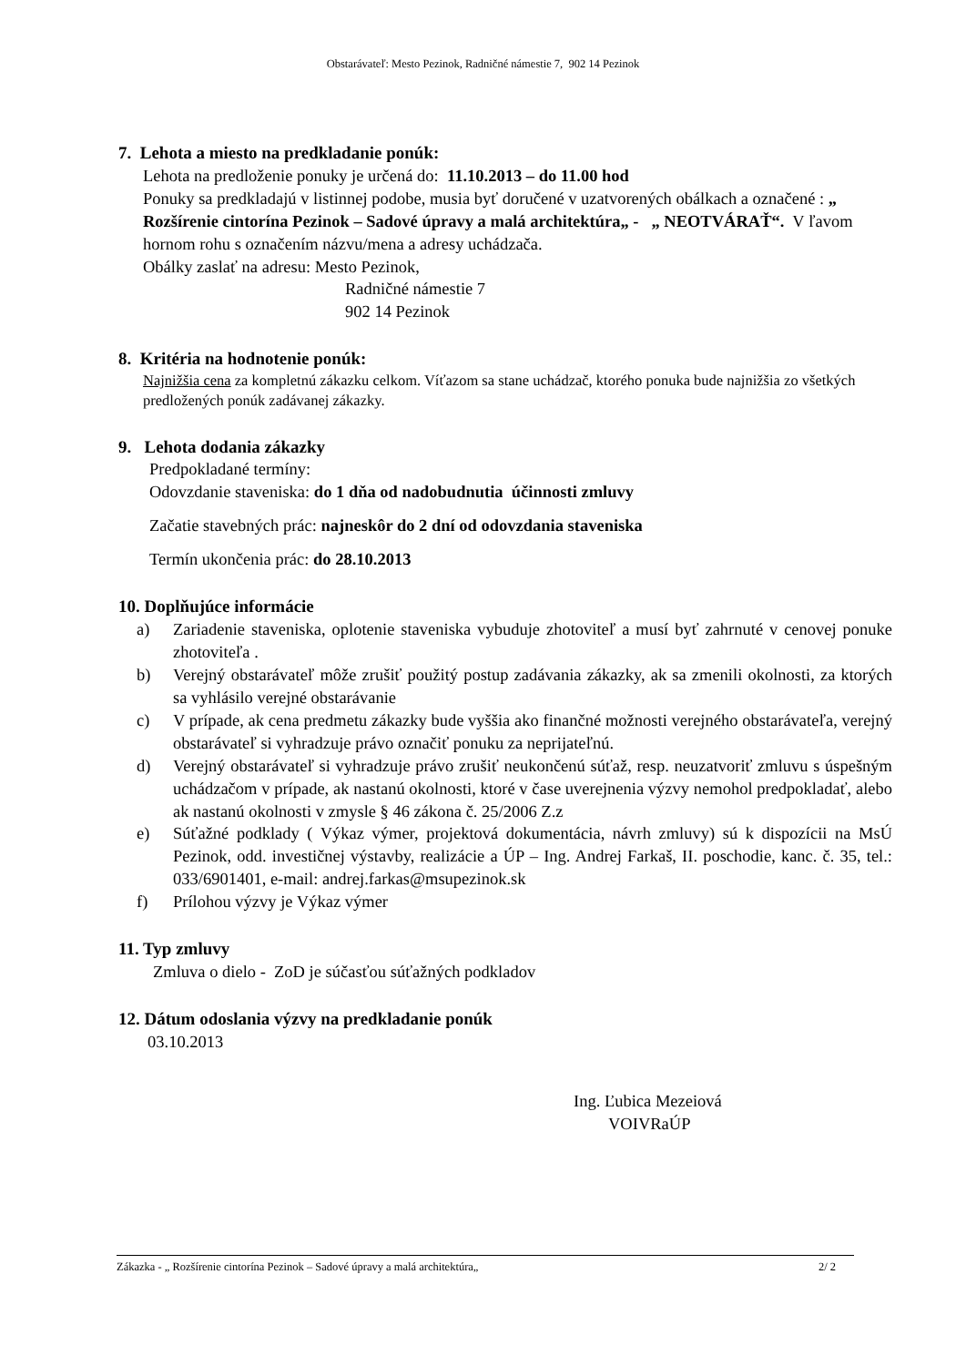Obstarávateľ: Mesto Pezinok, Radničné námestie 7, 902 14 Pezinok
7. Lehota a miesto na predkladanie ponúk:
Lehota na predloženie ponuky je určená do: 11.10.2013 – do 11.00 hod
Ponuky sa predkladajú v listinnej podobe, musia byť doručené v uzatvorených obálkach a označené : „ Rozšírenie cintorína Pezinok – Sadové úpravy a malá architektúra„ - „ NEOTVÁRAŤ“. V ľavom hornom rohu s označením názvu/mena a adresy uchádzača.
Obálky zaslať na adresu: Mesto Pezinok,
Radničné námestie 7
902 14 Pezinok
8. Kritéria na hodnotenie ponúk:
Najnižšia cena za kompletnú zákazku celkom. Víťazom sa stane uchádzač, ktorého ponuka bude najnižšia zo všetkých predložených ponúk zadávanej zákazky.
9. Lehota dodania zákazky
Predpokladané termíny:
Odovzdanie staveniska: do 1 dňa od nadobudnutia účinnosti zmluvy
Začatie stavebných prác: najneskôr do 2 dní od odovzdania staveniska
Termín ukončenia prác: do 28.10.2013
10. Doplňujúce informácie
a) Zariadenie staveniska, oplotenie staveniska vybuduje zhotoviteľ a musí byť zahrnuté v cenovej ponuke zhotoviteľa .
b) Verejný obstarávateľ môže zrušiť použitý postup zadávania zákazky, ak sa zmenili okolnosti, za ktorých sa vyhlásilo verejné obstarávanie
c) V prípade, ak cena predmetu zákazky bude vyššia ako finančné možnosti verejného obstarávateľa, verejný obstarávateľ si vyhradzuje právo označiť ponuku za neprijateľnú.
d) Verejný obstarávateľ si vyhradzuje právo zrušiť neukončenú súťaž, resp. neuzatvoriť zmluvu s úspešným uchádzačom v prípade, ak nastanú okolnosti, ktoré v čase uverejnenia výzvy nemohol predpokladať, alebo ak nastanú okolnosti v zmysle § 46 zákona č. 25/2006 Z.z
e) Súťažné podklady ( Výkaz výmer, projektová dokumentácia, návrh zmluvy) sú k dispozícii na MsÚ Pezinok, odd. investičnej výstavby, realizácie a ÚP – Ing. Andrej Farkaš, II. poschodie, kanc. č. 35, tel.: 033/6901401, e-mail: andrej.farkas@msupezinok.sk
f) Prílohou výzvy je Výkaz výmer
11. Typ zmluvy
Zmluva o dielo - ZoD je súčasťou súťažných podkladov
12. Dátum odoslania výzvy na predkladanie ponúk
03.10.2013
Ing. Ľubica Mezeiová
VOIVRaÚP
Zákazka - „ Rozšírenie cintorína Pezinok – Sadové úpravy a malá architektúra„ 2/ 2